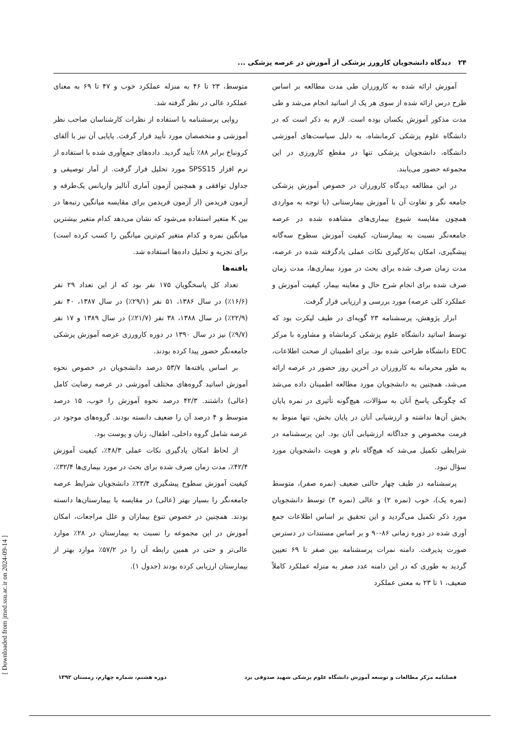۲۴ دیدگاه دانشجویان کارورز پزشکی از آموزش در عرصه پزشکی ...
آموزش ارائه شده به کارورزان طی مدت مطالعه بر اساس طرح درس ارائه شده از سوی هر یک از اساتید انجام می‌شد و طی مدت مذکور آموزش یکسان بوده است. لازم به ذکر است که در دانشگاه علوم پزشکی کرمانشاه، به دلیل سیاست‌های آموزشی دانشگاه، دانشجویان پزشکی تنها در مقطع کارورزی در این مجموعه حضور می‌یابند.
در این مطالعه دیدگاه کارورزان در خصوص آموزش پزشکی جامعه نگر و تفاوت آن با آموزش بیمارستانی (با توجه به مواردی همچون مقایسه شیوع بیماری‌های مشاهده شده در عرصه جامعه‌نگر نسبت به بیمارستان، کیفیت آموزش سطوح سه‌گانه پیشگیری، امکان به‌کارگیری نکات عملی یادگرفته شده در عرصه، مدت زمان صرف شده برای بحث در مورد بیماری‌ها، مدت زمان صرف شده برای انجام شرح حال و معاینه بیمار، کیفیت آموزش و عملکرد کلی عرصه) مورد بررسی و ارزیابی قرار گرفت.
ابزار پژوهش، پرسشنامه ۲۳ گویه‌ای در طیف لیکرت بود که توسط اساتید دانشگاه علوم پزشکی کرمانشاه و مشاوره با مرکز EDC دانشگاه طراحی شده بود. برای اطمینان از صحت اطلاعات، به طور محرمانه به کارورزان در آخرین روز حضور در عرصه ارائه می‌شد، همچنین به دانشجویان مورد مطالعه اطمینان داده می‌شد که چگونگی پاسخ آنان به سؤالات، هیچ‌گونه تأثیری در نمره پایان بخش آن‌ها نداشته و ارزشیابی آنان در پایان بخش، تنها منوط به فرمت مخصوص و جداگانه ارزشیابی آنان بود. این پرسشنامه در شرایطی تکمیل می‌شد که هیچ‌گاه نام و هویت دانشجویان مورد سؤال نبود.
پرسشنامه در طیف چهار حالتی ضعیف (نمره صفر)، متوسط (نمره یک)، خوب (نمره ۲) و عالی (نمره ۳) توسط دانشجویان مورد ذکر تکمیل می‌گردید و این تحقیق بر اساس اطلاعات جمع آوری شده در دوره زمانی ۸۶-۹۰ و بر اساس مستندات در دسترس صورت پذیرفت. دامنه نمرات پرسشنامه بین صفر تا ۶۹ تعیین گردید به طوری که در این دامنه عدد صفر به منزله عملکرد کاملاً ضعیف، ۱ تا ۲۳ به معنی عملکرد
متوسط، ۲۳ تا ۴۶ به منزله عملکرد خوب و ۴۷ تا ۶۹ به معنای عملکرد عالی در نظر گرفته شد.
روایی پرسشنامه با استفاده از نظرات کارشناسان صاحب نظر آموزشی و متخصصان مورد تأیید قرار گرفت. پایایی آن نیز با آلفای کرونباخ برابر ۸۸٪ تأیید گردید. داده‌های جمع‌آوری شده با استفاده از نرم افزار SPSS15 مورد تحلیل قرار گرفت. از آمار توصیفی و جداول توافقی و همچنین آزمون آماری آنالیز واریانس یک‌طرفه و آزمون فریدمن (از آزمون فریدمن برای مقایسه میانگین رتبه‌ها در بین K متغیر استفاده می‌شود که نشان می‌دهد کدام متغیر بیشترین میانگین نمره و کدام متغیر کم‌ترین میانگین را کسب کرده است) برای تجزیه و تحلیل داده‌ها استفاده شد.
یافته‌ها
تعداد کل پاسخگویان ۱۷۵ نفر بود که از این تعداد ۲۹ نفر (۱۶/۶٪) در سال ۱۳۸۶، ۵۱ نفر (۲۹/۱٪) در سال ۱۳۸۷، ۴۰ نفر (۲۲/۹٪) در سال ۱۳۸۸، ۳۸ نفر (۲۱/۷٪) در سال ۱۳۸۹ و ۱۷ نفر (۹/۷٪) نیز در سال ۱۳۹۰ در دوره کارورزی عرصه آموزش پزشکی جامعه‌نگر حضور پیدا کرده بودند.
بر اساس یافته‌ها ۵۳/۷ درصد دانشجویان در خصوص نحوه آموزش اساتید گروه‌های مختلف آموزشی در عرصه رضایت کامل (عالی) داشتند. ۴۲/۳ درصد نحوه آموزش را خوب، ۱۵ درصد متوسط و ۴ درصد آن را ضعیف دانسته بودند. گروه‌های موجود در عرصه شامل گروه داخلی، اطفال، زنان و پوست بود.
از لحاظ امکان یادگیری نکات عملی ۴۸/۳٪، کیفیت آموزش ۴۲/۴٪، مدت زمان صرف شده برای بحث در مورد بیماری‌ها ۳۲/۴٪، کیفیت آموزش سطوح پیشگیری ۲۳/۴٪ دانشجویان شرایط عرصه جامعه‌نگر را بسیار بهتر (عالی) در مقایسه با بیمارستان‌ها دانسته بودند. همچنین در خصوص تنوع بیماران و علل مراجعات، امکان آموزش در این مجموعه را نسبت به بیمارستان در ۲۸٪ موارد عالی‌تر و حتی در همین رابطه آن را در ۵۷/۲٪ موارد بهتر از بیمارستان ارزیابی کرده بودند (جدول ۱).
فصلنامه مرکز مطالعات و توسعه آموزش دانشگاه علوم پزشکی شهید صدوقی یزد دوره هشتم، شماره چهارم، زمستان ۱۳۹۲
[ Downloaded from jmed.ssu.ac.ir on 2024-09-14 ]